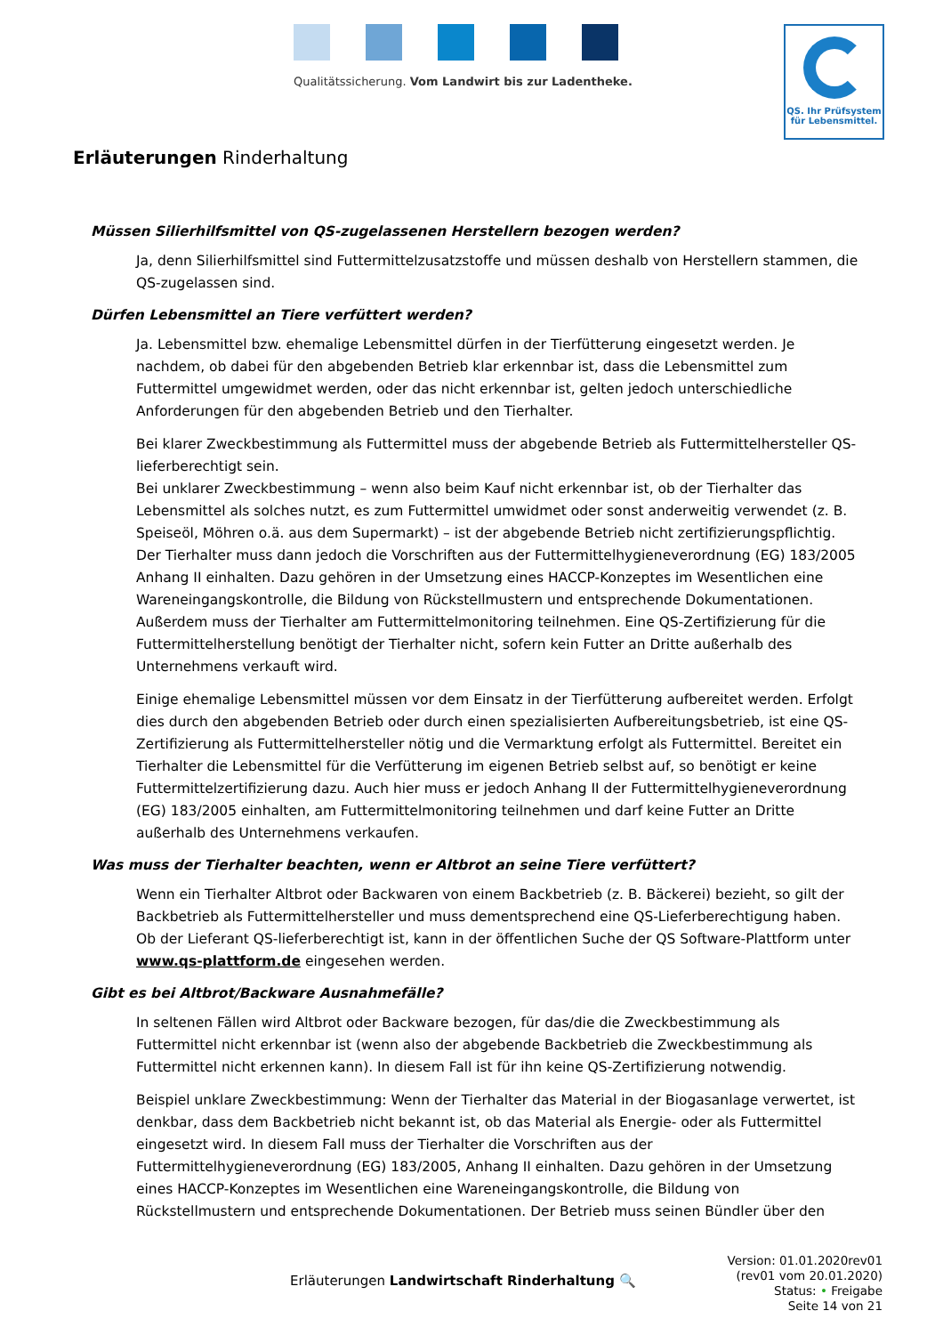Qualitätssicherung. Vom Landwirt bis zur Ladentheke.
QS. Ihr Prüfsystem
für Lebensmittel.
Erläuterungen Rinderhaltung
Müssen Silierhilfsmittel von QS-zugelassenen Herstellern bezogen werden?
Ja, denn Silierhilfsmittel sind Futtermittelzusatzstoffe und müssen deshalb von Herstellern stammen, die QS-zugelassen sind.
Dürfen Lebensmittel an Tiere verfüttert werden?
Ja. Lebensmittel bzw. ehemalige Lebensmittel dürfen in der Tierfütterung eingesetzt werden. Je nachdem, ob dabei für den abgebenden Betrieb klar erkennbar ist, dass die Lebensmittel zum Futtermittel umgewidmet werden, oder das nicht erkennbar ist, gelten jedoch unterschiedliche Anforderungen für den abgebenden Betrieb und den Tierhalter.
Bei klarer Zweckbestimmung als Futtermittel muss der abgebende Betrieb als Futtermittelhersteller QS-lieferberechtigt sein.
Bei unklarer Zweckbestimmung – wenn also beim Kauf nicht erkennbar ist, ob der Tierhalter das Lebensmittel als solches nutzt, es zum Futtermittel umwidmet oder sonst anderweitig verwendet (z. B. Speiseöl, Möhren o.ä. aus dem Supermarkt) – ist der abgebende Betrieb nicht zertifizierungspflichtig. Der Tierhalter muss dann jedoch die Vorschriften aus der Futtermittelhygieneverordnung (EG) 183/2005 Anhang II einhalten. Dazu gehören in der Umsetzung eines HACCP-Konzeptes im Wesentlichen eine Wareneingangskontrolle, die Bildung von Rückstellmustern und entsprechende Dokumentationen. Außerdem muss der Tierhalter am Futtermittelmonitoring teilnehmen. Eine QS-Zertifizierung für die Futtermittelherstellung benötigt der Tierhalter nicht, sofern kein Futter an Dritte außerhalb des Unternehmens verkauft wird.
Einige ehemalige Lebensmittel müssen vor dem Einsatz in der Tierfütterung aufbereitet werden. Erfolgt dies durch den abgebenden Betrieb oder durch einen spezialisierten Aufbereitungsbetrieb, ist eine QS-Zertifizierung als Futtermittelhersteller nötig und die Vermarktung erfolgt als Futtermittel. Bereitet ein Tierhalter die Lebensmittel für die Verfütterung im eigenen Betrieb selbst auf, so benötigt er keine Futtermittelzertifizierung dazu. Auch hier muss er jedoch Anhang II der Futtermittelhygieneverordnung (EG) 183/2005 einhalten, am Futtermittelmonitoring teilnehmen und darf keine Futter an Dritte außerhalb des Unternehmens verkaufen.
Was muss der Tierhalter beachten, wenn er Altbrot an seine Tiere verfüttert?
Wenn ein Tierhalter Altbrot oder Backwaren von einem Backbetrieb (z. B. Bäckerei) bezieht, so gilt der Backbetrieb als Futtermittelhersteller und muss dementsprechend eine QS-Lieferberechtigung haben. Ob der Lieferant QS-lieferberechtigt ist, kann in der öffentlichen Suche der QS Software-Plattform unter www.qs-plattform.de eingesehen werden.
Gibt es bei Altbrot/Backware Ausnahmefälle?
In seltenen Fällen wird Altbrot oder Backware bezogen, für das/die die Zweckbestimmung als Futtermittel nicht erkennbar ist (wenn also der abgebende Backbetrieb die Zweckbestimmung als Futtermittel nicht erkennen kann). In diesem Fall ist für ihn keine QS-Zertifizierung notwendig.
Beispiel unklare Zweckbestimmung: Wenn der Tierhalter das Material in der Biogasanlage verwertet, ist denkbar, dass dem Backbetrieb nicht bekannt ist, ob das Material als Energie- oder als Futtermittel eingesetzt wird. In diesem Fall muss der Tierhalter die Vorschriften aus der Futtermittelhygieneverordnung (EG) 183/2005, Anhang II einhalten. Dazu gehören in der Umsetzung eines HACCP-Konzeptes im Wesentlichen eine Wareneingangskontrolle, die Bildung von Rückstellmustern und entsprechende Dokumentationen. Der Betrieb muss seinen Bündler über den
Erläuterungen Landwirtschaft Rinderhaltung 🔍
Version: 01.01.2020rev01
(rev01 vom 20.01.2020)
Status: • Freigabe
Seite 14 von 21